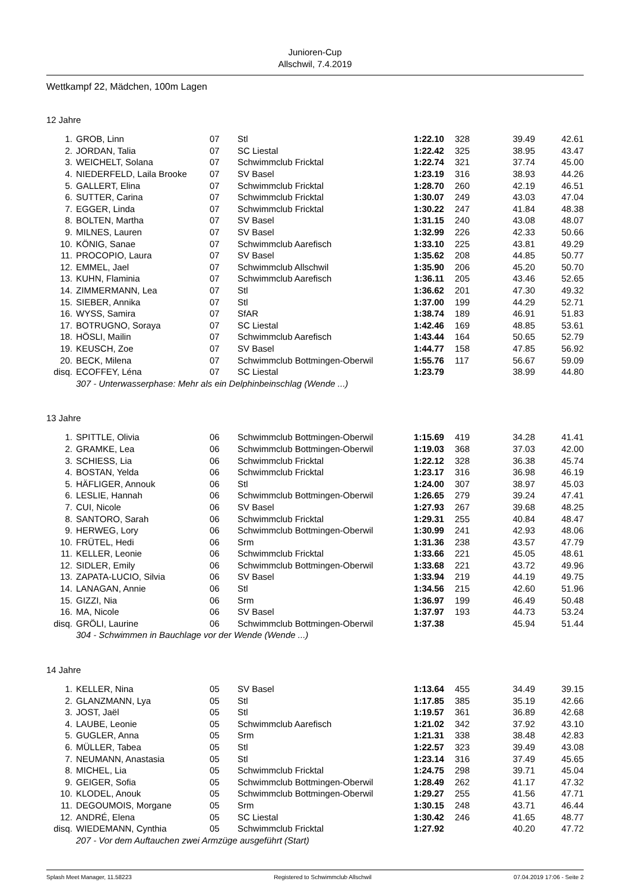Junioren-Cup
Allschwil, 7.4.2019
Wettkampf 22, Mädchen, 100m Lagen
12 Jahre
| 1. | GROB, Linn | 07 | Stl | 1:22.10 | 328 | 39.49 | 42.61 |
| 2. | JORDAN, Talia | 07 | SC Liestal | 1:22.42 | 325 | 38.95 | 43.47 |
| 3. | WEICHELT, Solana | 07 | Schwimmclub Fricktal | 1:22.74 | 321 | 37.74 | 45.00 |
| 4. | NIEDERFELD, Laila Brooke | 07 | SV Basel | 1:23.19 | 316 | 38.93 | 44.26 |
| 5. | GALLERT, Elina | 07 | Schwimmclub Fricktal | 1:28.70 | 260 | 42.19 | 46.51 |
| 6. | SUTTER, Carina | 07 | Schwimmclub Fricktal | 1:30.07 | 249 | 43.03 | 47.04 |
| 7. | EGGER, Linda | 07 | Schwimmclub Fricktal | 1:30.22 | 247 | 41.84 | 48.38 |
| 8. | BOLTEN, Martha | 07 | SV Basel | 1:31.15 | 240 | 43.08 | 48.07 |
| 9. | MILNES, Lauren | 07 | SV Basel | 1:32.99 | 226 | 42.33 | 50.66 |
| 10. | KÖNIG, Sanae | 07 | Schwimmclub Aarefisch | 1:33.10 | 225 | 43.81 | 49.29 |
| 11. | PROCOPIO, Laura | 07 | SV Basel | 1:35.62 | 208 | 44.85 | 50.77 |
| 12. | EMMEL, Jael | 07 | Schwimmclub Allschwil | 1:35.90 | 206 | 45.20 | 50.70 |
| 13. | KUHN, Flaminia | 07 | Schwimmclub Aarefisch | 1:36.11 | 205 | 43.46 | 52.65 |
| 14. | ZIMMERMANN, Lea | 07 | Stl | 1:36.62 | 201 | 47.30 | 49.32 |
| 15. | SIEBER, Annika | 07 | Stl | 1:37.00 | 199 | 44.29 | 52.71 |
| 16. | WYSS, Samira | 07 | SfAR | 1:38.74 | 189 | 46.91 | 51.83 |
| 17. | BOTRUGNO, Soraya | 07 | SC Liestal | 1:42.46 | 169 | 48.85 | 53.61 |
| 18. | HÖSLI, Mailin | 07 | Schwimmclub Aarefisch | 1:43.44 | 164 | 50.65 | 52.79 |
| 19. | KEUSCH, Zoe | 07 | SV Basel | 1:44.77 | 158 | 47.85 | 56.92 |
| 20. | BECK, Milena | 07 | Schwimmclub Bottmingen-Oberwil | 1:55.76 | 117 | 56.67 | 59.09 |
| disq. | ECOFFEY, Léna | 07 | SC Liestal | 1:23.79 | | 38.99 | 44.80 |
| | 307 - Unterwasserphase: Mehr als ein Delphinbeinschlag (Wende ...) | | | | | | |
13 Jahre
| 1. | SPITTLE, Olivia | 06 | Schwimmclub Bottmingen-Oberwil | 1:15.69 | 419 | 34.28 | 41.41 |
| 2. | GRAMKE, Lea | 06 | Schwimmclub Bottmingen-Oberwil | 1:19.03 | 368 | 37.03 | 42.00 |
| 3. | SCHIESS, Lia | 06 | Schwimmclub Fricktal | 1:22.12 | 328 | 36.38 | 45.74 |
| 4. | BOSTAN, Yelda | 06 | Schwimmclub Fricktal | 1:23.17 | 316 | 36.98 | 46.19 |
| 5. | HÄFLIGER, Annouk | 06 | Stl | 1:24.00 | 307 | 38.97 | 45.03 |
| 6. | LESLIE, Hannah | 06 | Schwimmclub Bottmingen-Oberwil | 1:26.65 | 279 | 39.24 | 47.41 |
| 7. | CUI, Nicole | 06 | SV Basel | 1:27.93 | 267 | 39.68 | 48.25 |
| 8. | SANTORO, Sarah | 06 | Schwimmclub Fricktal | 1:29.31 | 255 | 40.84 | 48.47 |
| 9. | HERWEG, Lory | 06 | Schwimmclub Bottmingen-Oberwil | 1:30.99 | 241 | 42.93 | 48.06 |
| 10. | FRÜTEL, Hedi | 06 | Srm | 1:31.36 | 238 | 43.57 | 47.79 |
| 11. | KELLER, Leonie | 06 | Schwimmclub Fricktal | 1:33.66 | 221 | 45.05 | 48.61 |
| 12. | SIDLER, Emily | 06 | Schwimmclub Bottmingen-Oberwil | 1:33.68 | 221 | 43.72 | 49.96 |
| 13. | ZAPATA-LUCIO, Silvia | 06 | SV Basel | 1:33.94 | 219 | 44.19 | 49.75 |
| 14. | LANAGAN, Annie | 06 | Stl | 1:34.56 | 215 | 42.60 | 51.96 |
| 15. | GIZZI, Nia | 06 | Srm | 1:36.97 | 199 | 46.49 | 50.48 |
| 16. | MA, Nicole | 06 | SV Basel | 1:37.97 | 193 | 44.73 | 53.24 |
| disq. | GRÖLI, Laurine | 06 | Schwimmclub Bottmingen-Oberwil | 1:37.38 | | 45.94 | 51.44 |
| | 304 - Schwimmen in Bauchlage vor der Wende (Wende ...) | | | | | | |
14 Jahre
| 1. | KELLER, Nina | 05 | SV Basel | 1:13.64 | 455 | 34.49 | 39.15 |
| 2. | GLANZMANN, Lya | 05 | Stl | 1:17.85 | 385 | 35.19 | 42.66 |
| 3. | JOST, Jaël | 05 | Stl | 1:19.57 | 361 | 36.89 | 42.68 |
| 4. | LAUBE, Leonie | 05 | Schwimmclub Aarefisch | 1:21.02 | 342 | 37.92 | 43.10 |
| 5. | GUGLER, Anna | 05 | Srm | 1:21.31 | 338 | 38.48 | 42.83 |
| 6. | MÜLLER, Tabea | 05 | Stl | 1:22.57 | 323 | 39.49 | 43.08 |
| 7. | NEUMANN, Anastasia | 05 | Stl | 1:23.14 | 316 | 37.49 | 45.65 |
| 8. | MICHEL, Lia | 05 | Schwimmclub Fricktal | 1:24.75 | 298 | 39.71 | 45.04 |
| 9. | GEIGER, Sofia | 05 | Schwimmclub Bottmingen-Oberwil | 1:28.49 | 262 | 41.17 | 47.32 |
| 10. | KLODEL, Anouk | 05 | Schwimmclub Bottmingen-Oberwil | 1:29.27 | 255 | 41.56 | 47.71 |
| 11. | DEGOUMOIS, Morgane | 05 | Srm | 1:30.15 | 248 | 43.71 | 46.44 |
| 12. | ANDRÉ, Elena | 05 | SC Liestal | 1:30.42 | 246 | 41.65 | 48.77 |
| disq. | WIEDEMANN, Cynthia | 05 | Schwimmclub Fricktal | 1:27.92 | | 40.20 | 47.72 |
| | 207 - Vor dem Auftauchen zwei Armzüge ausgeführt (Start) | | | | | | |
Splash Meet Manager, 11.58223 Registered to Schwimmclub Allschwil 07.04.2019 17:06 - Seite 2